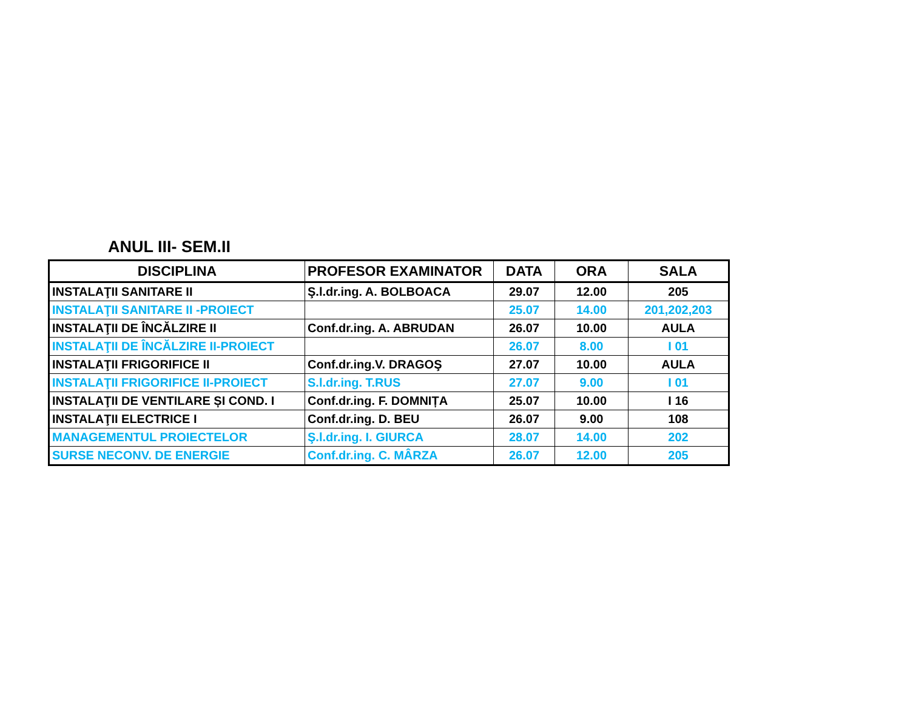ANUL III- SEM.II
| DISCIPLINA | PROFESOR EXAMINATOR | DATA | ORA | SALA |
| --- | --- | --- | --- | --- |
| INSTALAŢII SANITARE II | Ş.l.dr.ing. A. BOLBOACA | 29.07 | 12.00 | 205 |
| INSTALAŢII SANITARE II -PROIECT | | 25.07 | 14.00 | 201,202,203 |
| INSTALAŢII DE ÎNCĂLZIRE II | Conf.dr.ing. A. ABRUDAN | 26.07 | 10.00 | AULA |
| INSTALAŢII DE ÎNCĂLZIRE II-PROIECT | | 26.07 | 8.00 | I 01 |
| INSTALAŢII FRIGORIFICE II | Conf.dr.ing.V. DRAGOŞ | 27.07 | 10.00 | AULA |
| INSTALAŢII FRIGORIFICE II-PROIECT | S.l.dr.ing. T.RUS | 27.07 | 9.00 | I 01 |
| INSTALAŢII DE VENTILARE ȘI COND. I | Conf.dr.ing. F. DOMNIȚA | 25.07 | 10.00 | I 16 |
| INSTALAŢII ELECTRICE I | Conf.dr.ing. D. BEU | 26.07 | 9.00 | 108 |
| MANAGEMENTUL PROIECTELOR | Ş.l.dr.ing. I. GIURCA | 28.07 | 14.00 | 202 |
| SURSE NECONV. DE ENERGIE | Conf.dr.ing. C. MÂRZA | 26.07 | 12.00 | 205 |